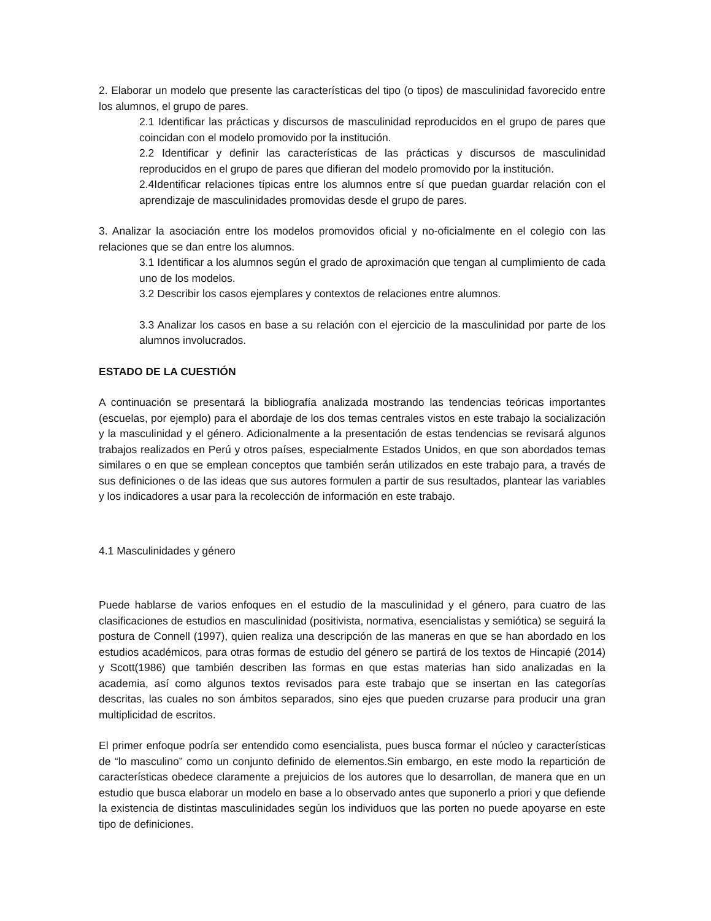2. Elaborar un modelo que presente las características del tipo (o tipos) de masculinidad favorecido entre los alumnos, el grupo de pares.
2.1 Identificar las prácticas y discursos de masculinidad reproducidos en el grupo de pares que coincidan con el modelo promovido por la institución.
2.2 Identificar y definir las características de las prácticas y discursos de masculinidad reproducidos en el grupo de pares que difieran del modelo promovido por la institución.
2.4Identificar relaciones típicas entre los alumnos entre sí que puedan guardar relación con el aprendizaje de masculinidades promovidas desde el grupo de pares.
3. Analizar la asociación entre los modelos promovidos oficial y no-oficialmente en el colegio con las relaciones que se dan entre los alumnos.
3.1 Identificar a los alumnos según el grado de aproximación que tengan al cumplimiento de cada uno de los modelos.
3.2 Describir los casos ejemplares y contextos de relaciones entre alumnos.
3.3 Analizar los casos en base a su relación con el ejercicio de la masculinidad por parte de los alumnos involucrados.
ESTADO DE LA CUESTIÓN
A continuación se presentará la bibliografía analizada mostrando las tendencias teóricas importantes (escuelas, por ejemplo) para el abordaje de los dos temas centrales vistos en este trabajo la socialización y la masculinidad y el género. Adicionalmente a la presentación de estas tendencias se revisará algunos trabajos realizados en Perú y otros países, especialmente Estados Unidos, en que son abordados temas similares o en que se emplean conceptos que también serán utilizados en este trabajo para, a través de sus definiciones o de las ideas que sus autores formulen a partir de sus resultados, plantear las variables y los indicadores a usar para la recolección de información en este trabajo.
4.1 Masculinidades y género
Puede hablarse de varios enfoques en el estudio de la masculinidad y el género, para cuatro de las clasificaciones de estudios en masculinidad (positivista, normativa, esencialistas y semiótica) se seguirá la postura de Connell (1997), quien realiza una descripción de las maneras en que se han abordado en los estudios académicos, para otras formas de estudio del género se partirá de los textos de Hincapié (2014) y Scott(1986) que también describen las formas en que estas materias han sido analizadas en la academia, así como algunos textos revisados para este trabajo que se insertan en las categorías descritas, las cuales no son ámbitos separados, sino ejes que pueden cruzarse para producir una gran multiplicidad de escritos.
El primer enfoque podría ser entendido como esencialista, pues busca formar el núcleo y características de “lo masculino” como un conjunto definido de elementos.Sin embargo, en este modo la repartición de características obedece claramente a prejuicios de los autores que lo desarrollan, de manera que en un estudio que busca elaborar un modelo en base a lo observado antes que suponerlo a priori y que defiende la existencia de distintas masculinidades según los individuos que las porten no puede apoyarse en este tipo de definiciones.